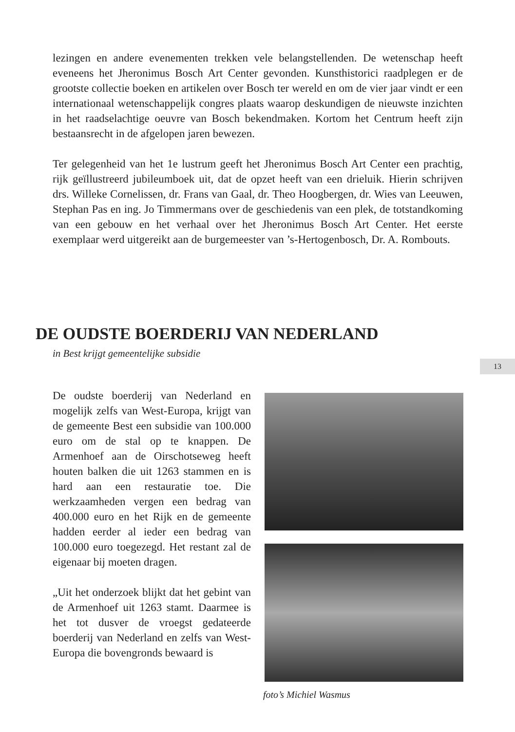lezingen en andere evenementen trekken vele belangstellenden. De wetenschap heeft eveneens het Jheronimus Bosch Art Center gevonden. Kunsthistorici raadplegen er de grootste collectie boeken en artikelen over Bosch ter wereld en om de vier jaar vindt er een internationaal wetenschappelijk congres plaats waarop deskundigen de nieuwste inzichten in het raadselachtige oeuvre van Bosch bekendmaken. Kortom het Centrum heeft zijn bestaansrecht in de afgelopen jaren bewezen.
Ter gelegenheid van het 1e lustrum geeft het Jheronimus Bosch Art Center een prachtig, rijk geïllustreerd jubileumboek uit, dat de opzet heeft van een drieluik. Hierin schrijven drs. Willeke Cornelissen, dr. Frans van Gaal, dr. Theo Hoogbergen, dr. Wies van Leeuwen, Stephan Pas en ing. Jo Timmermans over de geschiedenis van een plek, de totstandkoming van een gebouw en het verhaal over het Jheronimus Bosch Art Center. Het eerste exemplaar werd uitgereikt aan de burgemeester van ’s-Hertogenbosch, Dr. A. Rombouts.
DE OUDSTE BOERDERIJ VAN NEDERLAND
in Best krijgt gemeentelijke subsidie
13
De oudste boerderij van Nederland en mogelijk zelfs van West-Europa, krijgt van de gemeente Best een subsidie van 100.000 euro om de stal op te knappen. De Armenhoef aan de Oirschotseweg heeft houten balken die uit 1263 stammen en is hard aan een restauratie toe. Die werkzaamheden vergen een bedrag van 400.000 euro en het Rijk en de gemeente hadden eerder al ieder een bedrag van 100.000 euro toegezegd. Het restant zal de eigenaar bij moeten dragen.
„Uit het onderzoek blijkt dat het gebint van de Armenhoef uit 1263 stamt. Daarmee is het tot dusver de vroegst gedateerde boerderij van Nederland en zelfs van West-Europa die bovengronds bewaard is
foto’s Michiel Wasmus